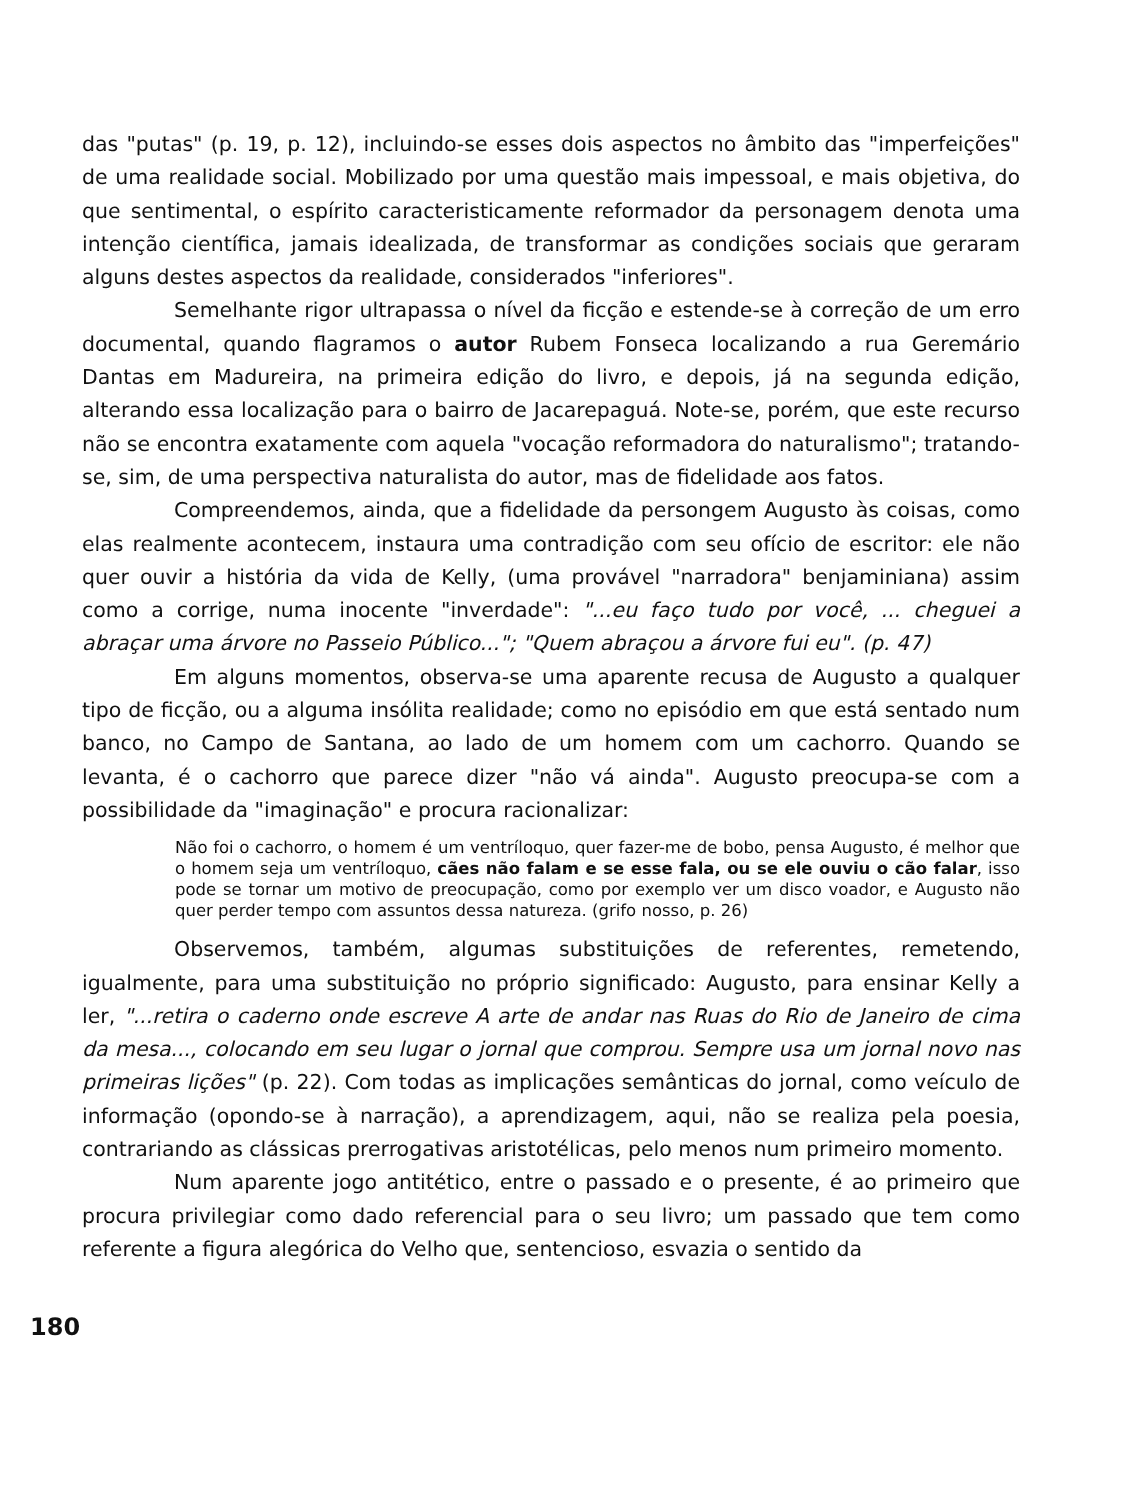das "putas" (p. 19, p. 12), incluindo-se esses dois aspectos no âmbito das "imperfeições" de uma realidade social. Mobilizado por uma questão mais impessoal, e mais objetiva, do que sentimental, o espírito caracteristicamente reformador da personagem denota uma intenção científica, jamais idealizada, de transformar as condições sociais que geraram alguns destes aspectos da realidade, considerados "inferiores".
Semelhante rigor ultrapassa o nível da ficção e estende-se à correção de um erro documental, quando flagramos o autor Rubem Fonseca localizando a rua Geremário Dantas em Madureira, na primeira edição do livro, e depois, já na segunda edição, alterando essa localização para o bairro de Jacarepaguá. Note-se, porém, que este recurso não se encontra exatamente com aquela "vocação reformadora do naturalismo"; tratando-se, sim, de uma perspectiva naturalista do autor, mas de fidelidade aos fatos.
Compreendemos, ainda, que a fidelidade da persongem Augusto às coisas, como elas realmente acontecem, instaura uma contradição com seu ofício de escritor: ele não quer ouvir a história da vida de Kelly, (uma provável "narradora" benjaminiana) assim como a corrige, numa inocente "inverdade": "...eu faço tudo por você, ... cheguei a abraçar uma árvore no Passeio Público..."; "Quem abraçou a árvore fui eu". (p. 47)
Em alguns momentos, observa-se uma aparente recusa de Augusto a qualquer tipo de ficção, ou a alguma insólita realidade; como no episódio em que está sentado num banco, no Campo de Santana, ao lado de um homem com um cachorro. Quando se levanta, é o cachorro que parece dizer "não vá ainda". Augusto preocupa-se com a possibilidade da "imaginação" e procura racionalizar:
Não foi o cachorro, o homem é um ventríloquo, quer fazer-me de bobo, pensa Augusto, é melhor que o homem seja um ventríloquo, cães não falam e se esse fala, ou se ele ouviu o cão falar, isso pode se tornar um motivo de preocupação, como por exemplo ver um disco voador, e Augusto não quer perder tempo com assuntos dessa natureza. (grifo nosso, p. 26)
Observemos, também, algumas substituições de referentes, remetendo, igualmente, para uma substituição no próprio significado: Augusto, para ensinar Kelly a ler, "...retira o caderno onde escreve A arte de andar nas Ruas do Rio de Janeiro de cima da mesa..., colocando em seu lugar o jornal que comprou. Sempre usa um jornal novo nas primeiras lições" (p. 22). Com todas as implicações semânticas do jornal, como veículo de informação (opondo-se à narração), a aprendizagem, aqui, não se realiza pela poesia, contrariando as clássicas prerrogativas aristotélicas, pelo menos num primeiro momento.
Num aparente jogo antitético, entre o passado e o presente, é ao primeiro que procura privilegiar como dado referencial para o seu livro; um passado que tem como referente a figura alegórica do Velho que, sentencioso, esvazia o sentido da
180